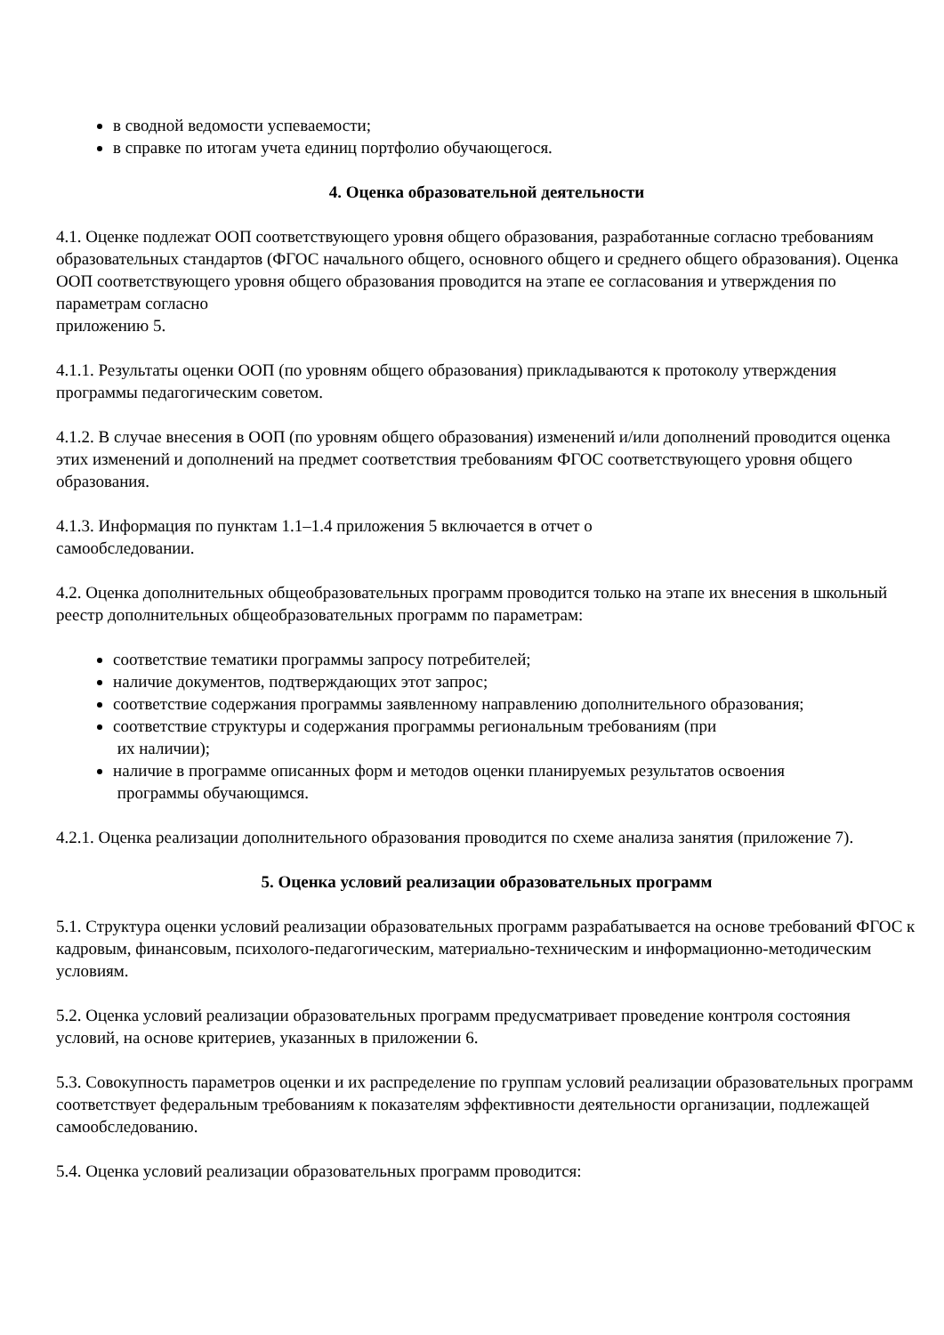в сводной ведомости успеваемости;
в справке по итогам учета единиц портфолио обучающегося.
4. Оценка образовательной деятельности
4.1. Оценке подлежат ООП соответствующего уровня общего образования, разработанные согласно требованиям образовательных стандартов (ФГОС начального общего, основного общего и среднего общего образования). Оценка ООП соответствующего уровня общего образования проводится на этапе ее согласования и утверждения по параметрам согласно
приложению 5.
4.1.1. Результаты оценки ООП (по уровням общего образования) прикладываются к протоколу утверждения программы педагогическим советом.
4.1.2. В случае внесения в ООП (по уровням общего образования) изменений и/или дополнений проводится оценка этих изменений и дополнений на предмет соответствия требованиям ФГОС соответствующего уровня общего образования.
4.1.3. Информация по пунктам 1.1–1.4 приложения 5 включается в отчет о
самообследовании.
4.2. Оценка дополнительных общеобразовательных программ проводится только на этапе их внесения в школьный реестр дополнительных общеобразовательных программ по параметрам:
соответствие тематики программы запросу потребителей;
наличие документов, подтверждающих этот запрос;
соответствие содержания программы заявленному направлению дополнительного образования;
соответствие структуры и содержания программы региональным требованиям (при
их наличии);
наличие в программе описанных форм и методов оценки планируемых результатов освоения
программы обучающимся.
4.2.1. Оценка реализации дополнительного образования проводится по схеме анализа занятия (приложение 7).
5. Оценка условий реализации образовательных программ
5.1. Структура оценки условий реализации образовательных программ разрабатывается на основе требований ФГОС к кадровым, финансовым, психолого-педагогическим, материально-техническим и информационно-методическим условиям.
5.2. Оценка условий реализации образовательных программ предусматривает проведение контроля состояния условий, на основе критериев, указанных в приложении 6.
5.3. Совокупность параметров оценки и их распределение по группам условий реализации образовательных программ соответствует федеральным требованиям к показателям эффективности деятельности организации, подлежащей самообследованию.
5.4. Оценка условий реализации образовательных программ проводится: